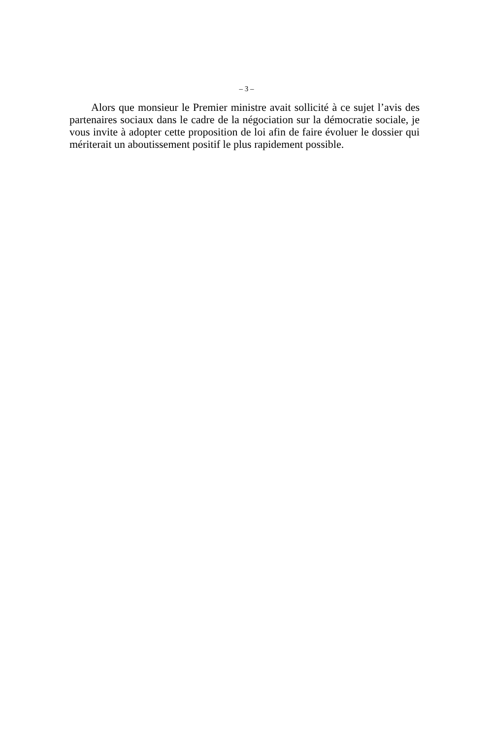– 3 –
Alors que monsieur le Premier ministre avait sollicité à ce sujet l’avis des partenaires sociaux dans le cadre de la négociation sur la démocratie sociale, je vous invite à adopter cette proposition de loi afin de faire évoluer le dossier qui mériterait un aboutissement positif le plus rapidement possible.